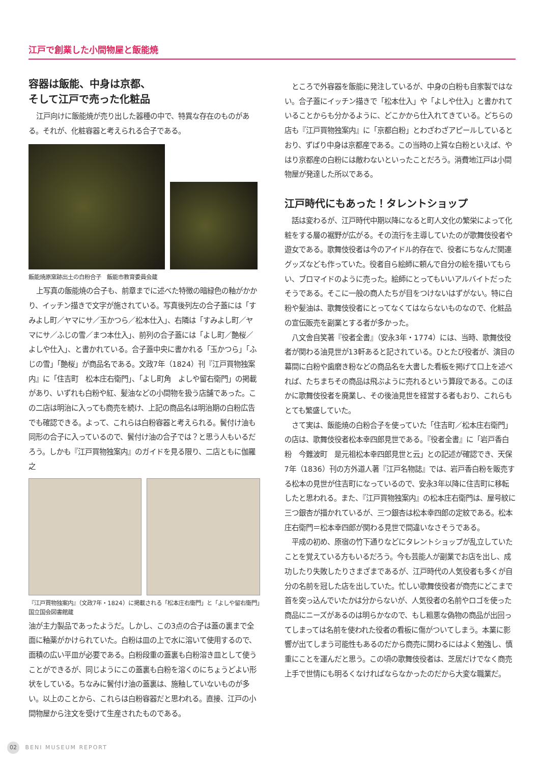江戸で創業した小間物屋と飯能焼
容器は飯能、中身は京都、
そして江戸で売った化粧品
江戸向けに飯能焼が売り出した器種の中で、特異な存在のものがある。それが、化粧容器と考えられる合子である。
飯能焼原窯跡出土の白粉合子　飯能市教育委員会蔵
上写真の飯能焼の合子も、前章までに述べた特徴の暗緑色の釉がかかり、イッチン描きで文字が施されている。写真後列左の合子蓋には「すみよし町／ヤマにサ／玉かつら／松本仕入」、右隣は「すみよし町／ヤマにサ／ふじの雪／まつ本仕入」、前列の合子蓋には「よし町／艶桜／よしや仕入」、と書かれている。合子蓋中央に書かれる「玉かつら」「ふじの雪」「艶桜」が商品名である。文政7年（1824）刊『江戸買物独案内』に「住吉町　松本庄右衛門」、「よし町角　よしや留右衛門」の掲載があり、いずれも白粉や紅、髪油などの小間物を扱う店舗であった。この二店は明治に入っても商売を続け、上記の商品名は明治期の白粉広告でも確認できる。よって、これらは白粉容器と考えられる。鬢付け油も同形の合子に入っているので、鬢付け油の合子では？と思う人もいるだろう。しかも『江戸買物独案内』のガイドを見る限り、二店ともに伽羅之
『江戸買物独案内』（文政7年・1824）に掲載される「松本庄右衛門」と「よしや留右衛門」　国立国会図書館蔵
油が主力製品であったようだ。しかし、この3点の合子は蓋の裏まで全面に釉薬がかけられていた。白粉は皿の上で水に溶いて使用するので、面積の広い平皿が必要である。白粉段重の蓋裏も白粉溶き皿として使うことができるが、同じようにこの蓋裏も白粉を溶くのにちょうどよい形状をしている。ちなみに鬢付け油の蓋裏は、施釉していないものが多い。以上のことから、これらは白粉容器だと思われる。直接、江戸の小間物屋から注文を受けて生産されたものである。
ところで外容器を飯能に発注しているが、中身の白粉も自家製ではない。合子蓋にイッチン描きで「松本仕入」や「よしや仕入」と書かれていることからも分かるように、どこかから仕入れてきている。どちらの店も『江戸買物独案内』に「京都白粉」とわざわざアピールしているとおり、ずばり中身は京都産である。この当時の上質な白粉といえば、やはり京都産の白粉には敵わないといったことだろう。消費地江戸は小間物屋が発達した所以である。
江戸時代にもあった！タレントショップ
話は変わるが、江戸時代中期以降になると町人文化の繁栄によって化粧をする層の裾野が広がる。その流行を主導していたのが歌舞伎役者や遊女である。歌舞伎役者は今のアイドル的存在で、役者にちなんだ関連グッズなども作っていた。役者自ら絵師に頼んで自分の絵を描いてもらい、ブロマイドのように売った。絵師にとってもいいアルバイトだったそうである。そこに一般の商人たちが目をつけないはずがない。特に白粉や髪油は、歌舞伎役者にとってなくてはならないものなので、化粧品の宣伝販売を副業とする者が多かった。
八文舎自笑著『役者全書』（安永3年・1774）には、当時、歌舞伎役者が関わる油見世が13軒あると記されている。ひとたび役者が、演目の幕間に白粉や歯磨き粉などの商品名を大書した看板を掲げて口上を述べれば、たちまちその商品は飛ぶように売れるという算段である。このほかに歌舞伎役者を廃業し、その後油見世を経営する者もおり、これらもとても繁盛していた。
さて実は、飯能焼の白粉合子を使っていた「住吉町／松本庄右衛門」の店は、歌舞伎役者松本幸四郎見世である。『役者全書』に「岩戸香白粉　今難波町　是元祖松本幸四郎見世と云」との記述が確認でき、天保7年（1836）刊の方外道人著『江戸名物誌』では、岩戸香白粉を販売する松本の見世が住吉町になっているので、安永3年以降に住吉町に移転したと思われる。また、『江戸買物独案内』の松本庄右衛門は、屋号紋に三つ銀杏が描かれているが、三つ銀杏は松本幸四郎の定紋である。松本庄右衛門＝松本幸四郎が関わる見世で間違いなさそうである。
平成の初め、原宿の竹下通りなどにタレントショップが乱立していたことを覚えている方もいるだろう。今も芸能人が副業でお店を出し、成功したり失敗したりさまざまであるが、江戸時代の人気役者も多くが自分の名前を冠した店を出していた。忙しい歌舞伎役者が商売にどこまで首を突っ込んでいたかは分からないが、人気役者の名前やロゴを使った商品にニーズがあるのは明らかなので、もし粗悪な偽物の商品が出回ってしまっては名前を使われた役者の看板に傷がついてしまう。本業に影響が出てしまう可能性もあるのだから商売に関わるにはよく勉強し、慎重にことを運んだと思う。この頃の歌舞伎役者は、芝居だけでなく商売上手で世情にも明るくなければならなかったのだから大変な職業だ。
02 BENI MUSEUM REPORT